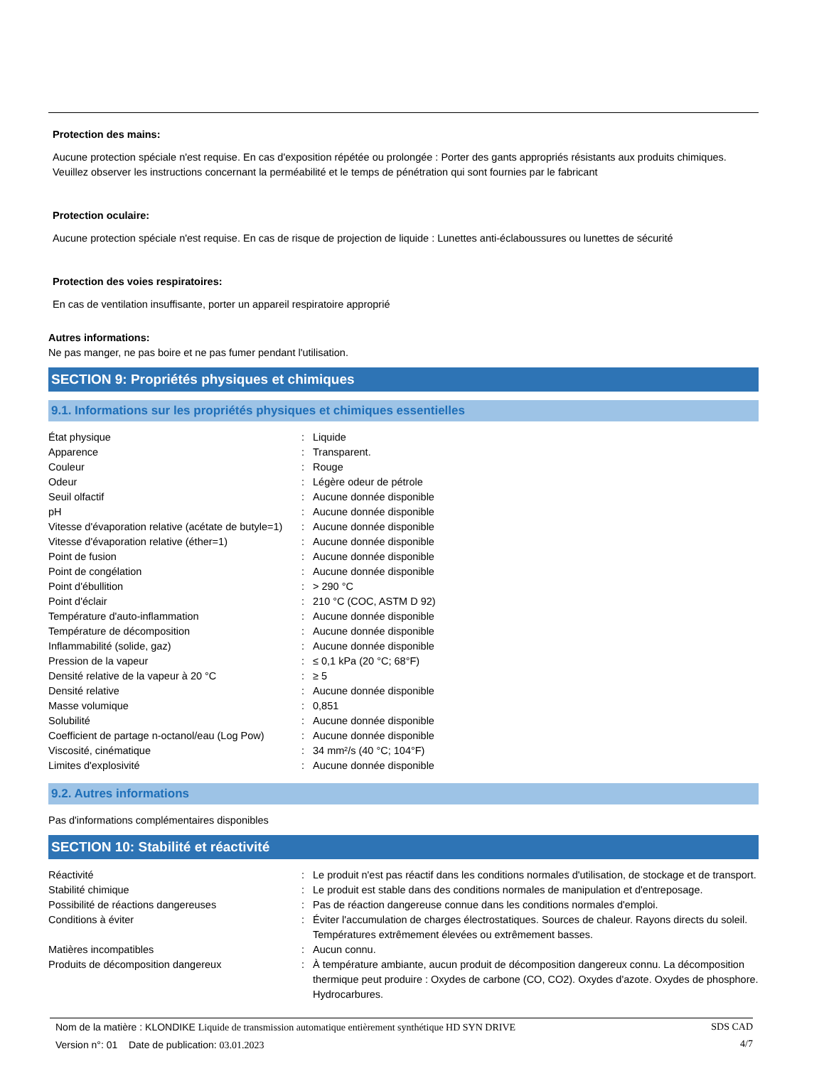Protection des mains:
Aucune protection spéciale n'est requise. En cas d'exposition répétée ou prolongée : Porter des gants appropriés résistants aux produits chimiques. Veuillez observer les instructions concernant la perméabilité et le temps de pénétration qui sont fournies par le fabricant
Protection oculaire:
Aucune protection spéciale n'est requise. En cas de risque de projection de liquide : Lunettes anti-éclaboussures ou lunettes de sécurité
Protection des voies respiratoires:
En cas de ventilation insuffisante, porter un appareil respiratoire approprié
Autres informations:
Ne pas manger, ne pas boire et ne pas fumer pendant l'utilisation.
SECTION 9: Propriétés physiques et chimiques
9.1. Informations sur les propriétés physiques et chimiques essentielles
| État physique | : | Liquide |
| Apparence | : | Transparent. |
| Couleur | : | Rouge |
| Odeur | : | Légère odeur de pétrole |
| Seuil olfactif | : | Aucune donnée disponible |
| pH | : | Aucune donnée disponible |
| Vitesse d'évaporation relative (acétate de butyle=1) | : | Aucune donnée disponible |
| Vitesse d'évaporation relative (éther=1) | : | Aucune donnée disponible |
| Point de fusion | : | Aucune donnée disponible |
| Point de congélation | : | Aucune donnée disponible |
| Point d'ébullition | : | > 290 °C |
| Point d'éclair | : | 210 °C (COC, ASTM D 92) |
| Température d'auto-inflammation | : | Aucune donnée disponible |
| Température de décomposition | : | Aucune donnée disponible |
| Inflammabilité (solide, gaz) | : | Aucune donnée disponible |
| Pression de la vapeur | : | ≤ 0,1 kPa (20 °C; 68°F) |
| Densité relative de la vapeur à 20 °C | : | ≥ 5 |
| Densité relative | : | Aucune donnée disponible |
| Masse volumique | : | 0,851 |
| Solubilité | : | Aucune donnée disponible |
| Coefficient de partage n-octanol/eau (Log Pow) | : | Aucune donnée disponible |
| Viscosité, cinématique | : | 34 mm²/s (40 °C; 104°F) |
| Limites d'explosivité | : | Aucune donnée disponible |
9.2. Autres informations
Pas d'informations complémentaires disponibles
SECTION 10: Stabilité et réactivité
| Réactivité | : | Le produit n'est pas réactif dans les conditions normales d'utilisation, de stockage et de transport. |
| Stabilité chimique | : | Le produit est stable dans des conditions normales de manipulation et d'entreposage. |
| Possibilité de réactions dangereuses | : | Pas de réaction dangereuse connue dans les conditions normales d'emploi. |
| Conditions à éviter | : | Éviter l'accumulation de charges électrostatiques. Sources de chaleur. Rayons directs du soleil. Températures extrêmement élevées ou extrêmement basses. |
| Matières incompatibles | : | Aucun connu. |
| Produits de décomposition dangereux | : | À température ambiante, aucun produit de décomposition dangereux connu. La décomposition thermique peut produire : Oxydes de carbone (CO, CO2). Oxydes d'azote. Oxydes de phosphore. Hydrocarbures. |
Nom de la matière : KLONDIKE Liquide de transmission automatique entièrement synthétique HD SYN DRIVE
Version n°: 01 Date de publication: 03.01.2023
SDS CAD
4/7